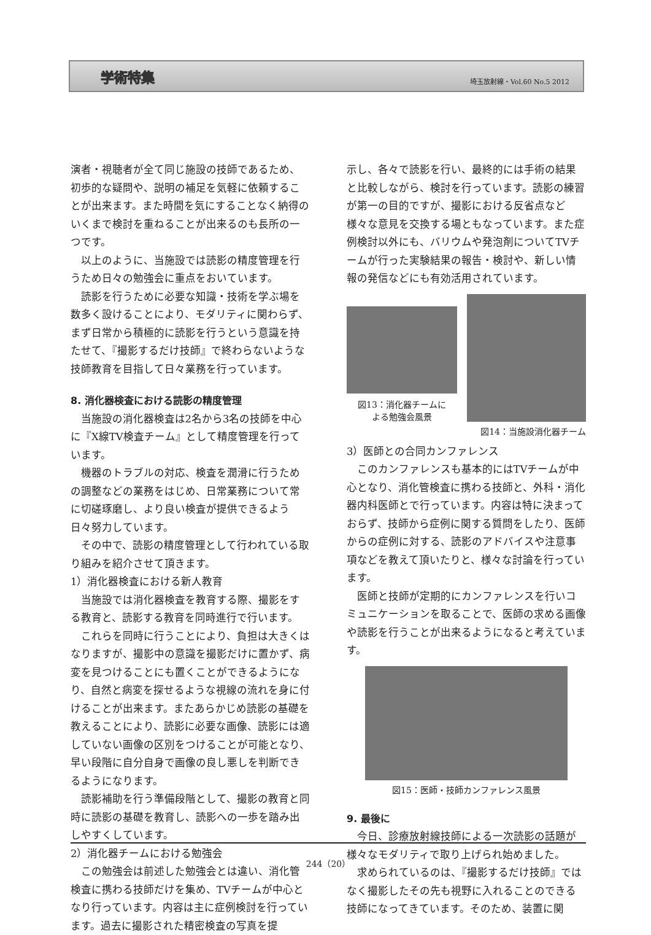学術特集 埼玉放射線・Vol.60 No.5 2012
演者・視聴者が全て同じ施設の技師であるため、初歩的な疑問や、説明の補足を気軽に依頼することが出来ます。また時間を気にすることなく納得のいくまで検討を重ねることが出来るのも長所の一つです。
以上のように、当施設では読影の精度管理を行うため日々の勉強会に重点をおいています。
読影を行うために必要な知識・技術を学ぶ場を数多く設けることにより、モダリティに関わらず、まず日常から積極的に読影を行うという意識を持たせて、『撮影するだけ技師』で終わらないような技師教育を目指して日々業務を行っています。
8. 消化器検査における読影の精度管理
当施設の消化器検査は2名から3名の技師を中心に『X線TV検査チーム』として精度管理を行っています。
機器のトラブルの対応、検査を潤滑に行うための調整などの業務をはじめ、日常業務について常に切磋琢磨し、より良い検査が提供できるよう日々努力しています。
その中で、読影の精度管理として行われている取り組みを紹介させて頂きます。
1）消化器検査における新人教育
当施設では消化器検査を教育する際、撮影をする教育と、読影する教育を同時進行で行います。
これらを同時に行うことにより、負担は大きくはなりますが、撮影中の意識を撮影だけに置かず、病変を見つけることにも置くことができるようになり、自然と病変を探せるような視線の流れを身に付けることが出来ます。またあらかじめ読影の基礎を教えることにより、読影に必要な画像、読影には適していない画像の区別をつけることが可能となり、早い段階に自分自身で画像の良し悪しを判断できるようになります。
読影補助を行う準備段階として、撮影の教育と同時に読影の基礎を教育し、読影への一歩を踏み出しやすくしています。
2）消化器チームにおける勉強会
この勉強会は前述した勉強会とは違い、消化管検査に携わる技師だけを集め、TVチームが中心となり行っています。内容は主に症例検討を行っています。過去に撮影された精密検査の写真を提
示し、各々で読影を行い、最終的には手術の結果と比較しながら、検討を行っています。読影の練習が第一の目的ですが、撮影における反省点など様々な意見を交換する場ともなっています。また症例検討以外にも、バリウムや発泡剤についてTVチームが行った実験結果の報告・検討や、新しい情報の発信などにも有効活用されています。
図13：消化器チームに
よる勉強会風景
図14：当施設消化器チーム
3）医師との合同カンファレンス
このカンファレンスも基本的にはTVチームが中心となり、消化管検査に携わる技師と、外科・消化器内科医師とで行っています。内容は特に決まっておらず、技師から症例に関する質問をしたり、医師からの症例に対する、読影のアドバイスや注意事項などを教えて頂いたりと、様々な討論を行っています。
医師と技師が定期的にカンファレンスを行いコミュニケーションを取ることで、医師の求める画像や読影を行うことが出来るようになると考えています。
図15：医師・技師カンファレンス風景
9. 最後に
今日、診療放射線技師による一次読影の話題が様々なモダリティで取り上げられ始めました。
求められているのは、『撮影するだけ技師』ではなく撮影したその先も視野に入れることのできる技師になってきています。そのため、装置に関
244（20）